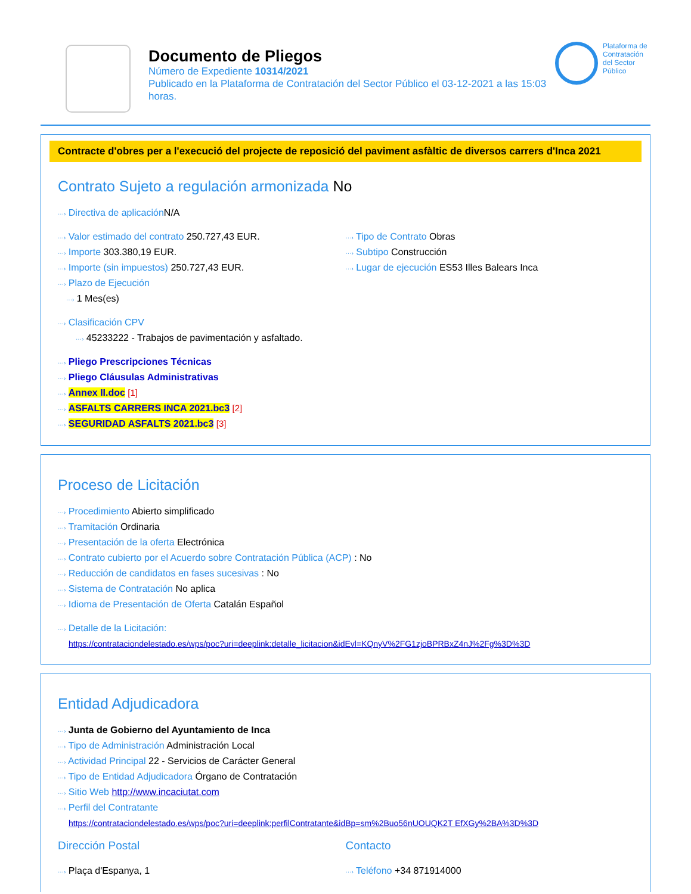Documento de Pliegos
Número de Expediente 10314/2021
Publicado en la Plataforma de Contratación del Sector Público el 03-12-2021 a las 15:03 horas.
Plataforma de Contratación del Sector Público
Contracte d'obres per a l'execució del projecte de reposició del paviment asfàltic de diversos carrers d'Inca 2021
Contrato Sujeto a regulación armonizada No
···› Directiva de aplicación N/A
···› Valor estimado del contrato 250.727,43 EUR.
···› Importe 303.380,19 EUR.
···› Importe (sin impuestos) 250.727,43 EUR.
···› Plazo de Ejecución
···› 1 Mes(es)
···› Tipo de Contrato Obras
···› Subtipo Construcción
···› Lugar de ejecución ES53 Illes Balears Inca
···› Clasificación CPV
···› 45233222 - Trabajos de pavimentación y asfaltado.
···› Pliego Prescripciones Técnicas
···› Pliego Cláusulas Administrativas
···› Annex II.doc [1]
···› ASFALTS CARRERS INCA 2021.bc3 [2]
···› SEGURIDAD ASFALTS 2021.bc3 [3]
Proceso de Licitación
···› Procedimiento Abierto simplificado
···› Tramitación Ordinaria
···› Presentación de la oferta Electrónica
···› Contrato cubierto por el Acuerdo sobre Contratación Pública (ACP) : No
···› Reducción de candidatos en fases sucesivas : No
···› Sistema de Contratación No aplica
···› Idioma de Presentación de Oferta Catalán Español
···› Detalle de la Licitación:
https://contrataciondelestado.es/wps/poc?uri=deeplink:detalle_licitacion&idEvl=KQnyV%2FG1zjoBPRBxZ4nJ%2Fg%3D%3D
Entidad Adjudicadora
···› Junta de Gobierno del Ayuntamiento de Inca
···› Tipo de Administración Administración Local
···› Actividad Principal 22 - Servicios de Carácter General
···› Tipo de Entidad Adjudicadora Órgano de Contratación
···› Sitio Web http://www.incaciutat.com
···› Perfil del Contratante
https://contrataciondelestado.es/wps/poc?uri=deeplink:perfilContratante&idBp=sm%2Buo56nUOUQK2T EfXGy%2BA%3D%3D
Dirección Postal
···› Plaça d'Espanya, 1
Contacto
···› Teléfono +34 871914000